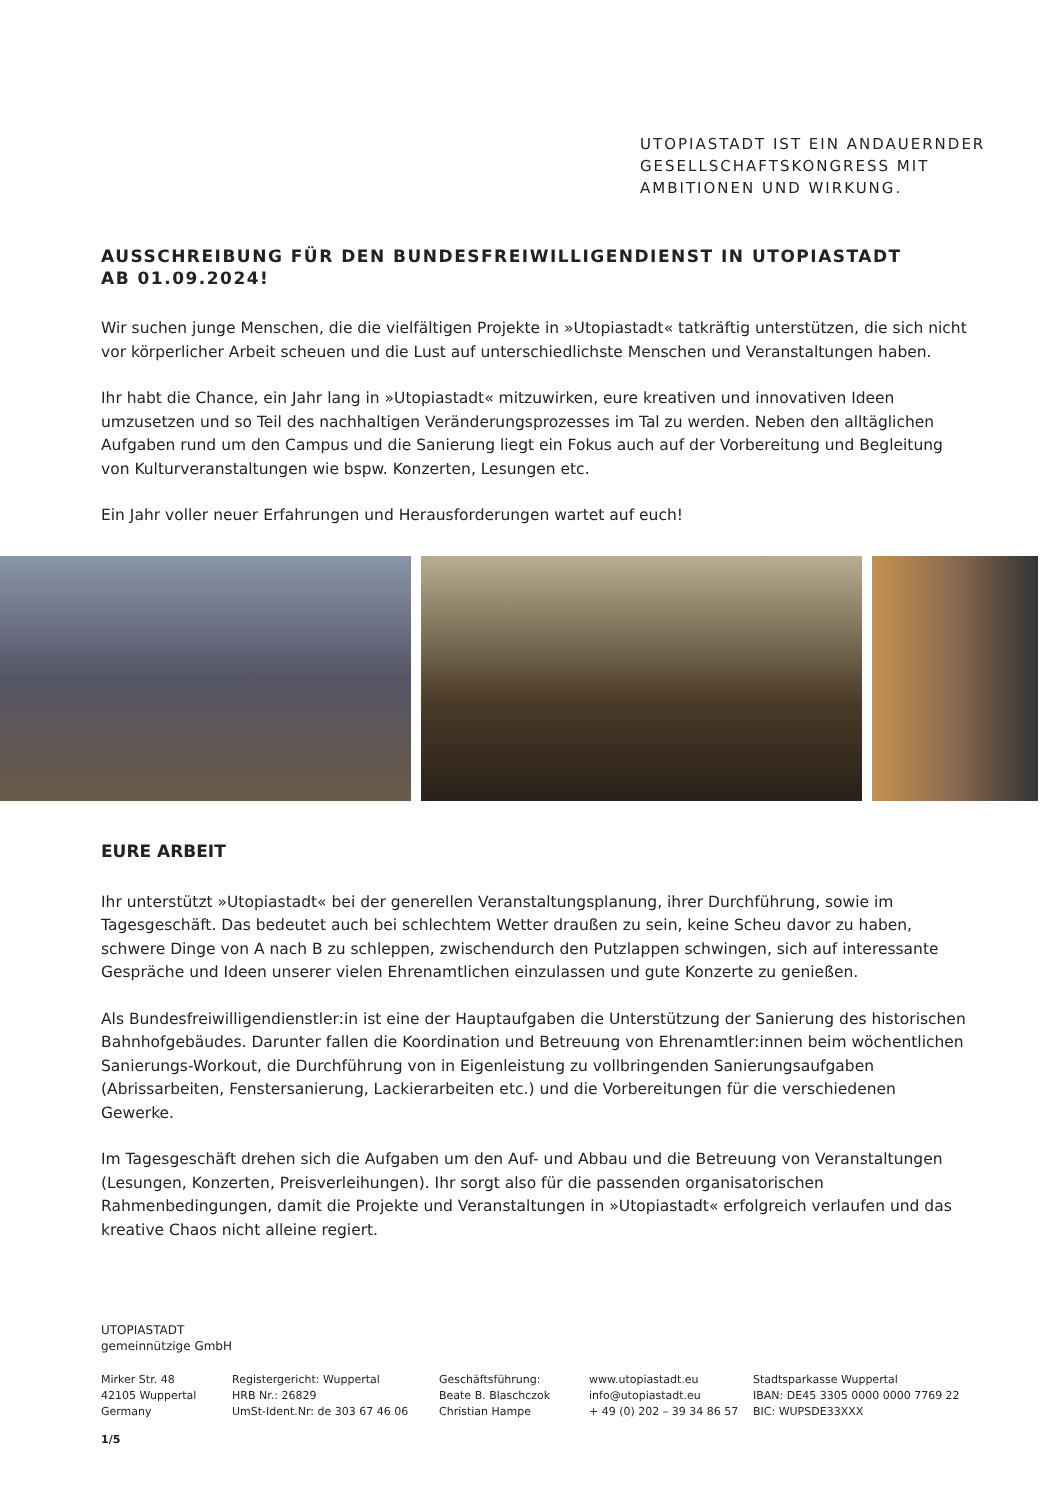UTOPIASTADT IST EIN ANDAUERNDER
GESELLSCHAFTSKONGRESS MIT
AMBITIONEN UND WIRKUNG.
AUSSCHREIBUNG FÜR DEN BUNDESFREIWILLIGENDIENST IN UTOPIASTADT
AB 01.09.2024!
Wir suchen junge Menschen, die die vielfältigen Projekte in »Utopiastadt« tatkräftig unterstützen, die sich nicht vor körperlicher Arbeit scheuen und die Lust auf unterschiedlichste Menschen und Veranstaltungen haben.
Ihr habt die Chance, ein Jahr lang in »Utopiastadt« mitzuwirken, eure kreativen und innovativen Ideen umzusetzen und so Teil des nachhaltigen Veränderungsprozesses im Tal zu werden. Neben den alltäglichen Aufgaben rund um den Campus und die Sanierung liegt ein Fokus auch auf der Vorbereitung und Begleitung von Kulturveranstaltungen wie bspw. Konzerten, Lesungen etc.
Ein Jahr voller neuer Erfahrungen und Herausforderungen wartet auf euch!
EURE ARBEIT
Ihr unterstützt »Utopiastadt« bei der generellen Veranstaltungsplanung, ihrer Durchführung, sowie im Tagesgeschäft. Das bedeutet auch bei schlechtem Wetter draußen zu sein, keine Scheu davor zu haben, schwere Dinge von A nach B zu schleppen, zwischendurch den Putzlappen schwingen, sich auf interessante Gespräche und Ideen unserer vielen Ehrenamtlichen einzulassen und gute Konzerte zu genießen.
Als Bundesfreiwilligendienstler:in ist eine der Hauptaufgaben die Unterstützung der Sanierung des historischen Bahnhofgebäudes. Darunter fallen die Koordination und Betreuung von Ehrenamtler:innen beim wöchentlichen Sanierungs-Workout, die Durchführung von in Eigenleistung zu vollbringenden Sanierungsaufgaben (Abrissarbeiten, Fenstersanierung, Lackierarbeiten etc.) und die Vorbereitungen für die verschiedenen Gewerke.
Im Tagesgeschäft drehen sich die Aufgaben um den Auf- und Abbau und die Betreuung von Veranstaltungen (Lesungen, Konzerten, Preisverleihungen). Ihr sorgt also für die passenden organisatorischen Rahmenbedingungen, damit die Projekte und Veranstaltungen in »Utopiastadt« erfolgreich verlaufen und das kreative Chaos nicht alleine regiert.
UTOPIASTADT
gemeinnützige GmbH
Mirker Str. 48
42105 Wuppertal
Germany
Registergericht: Wuppertal
HRB Nr.: 26829
UmSt-Ident.Nr: de 303 67 46 06
Geschäftsführung:
Beate B. Blaschczok
Christian Hampe
www.utopiastadt.eu
info@utopiastadt.eu
+ 49 (0) 202 – 39 34 86 57
Stadtsparkasse Wuppertal
IBAN: DE45 3305 0000 0000 7769 22
BIC: WUPSDE33XXX
1/5